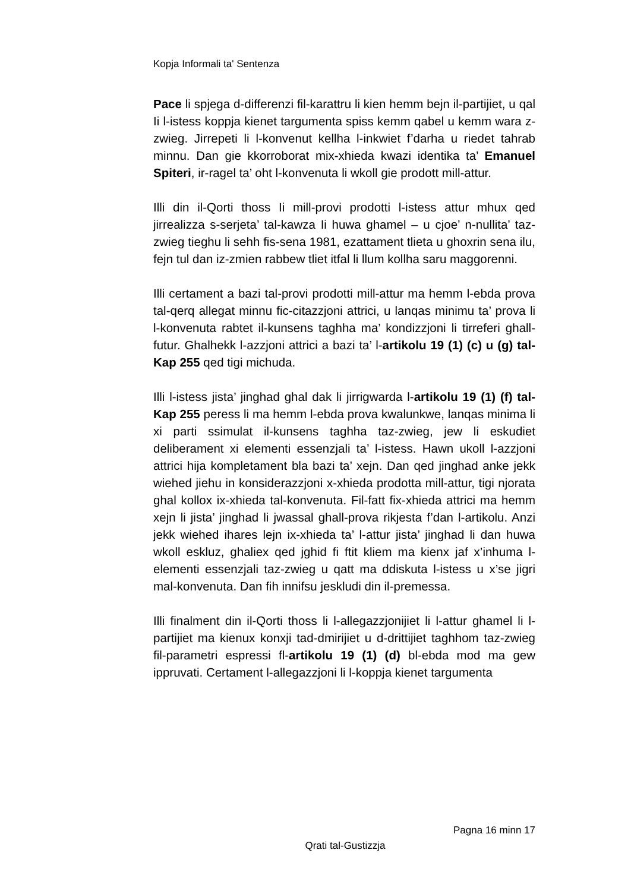Kopja Informali ta' Sentenza
Pace li spjega d-differenzi fil-karattru li kien hemm bejn il-partijiet, u qal Ii l-istess koppja kienet targumenta spiss kemm qabel u kemm wara z-zwieg. Jirrepeti li l-konvenut kellha l-inkwiet f’darha u riedet tahrab minnu. Dan gie kkorroborat mix-xhieda kwazi identika ta’ Emanuel Spiteri, ir-ragel ta’ oht l-konvenuta li wkoll gie prodott mill-attur.
Illi din il-Qorti thoss Ii mill-provi prodotti l-istess attur mhux qed jirrealizza s-serjeta’ tal-kawza Ii huwa ghamel – u cjoe’ n-nullita’ taz-zwieg tieghu li sehh fis-sena 1981, ezattament tlieta u ghoxrin sena ilu, fejn tul dan iz-zmien rabbew tliet itfal li llum kollha saru maggorenni.
Illi certament a bazi tal-provi prodotti mill-attur ma hemm l-ebda prova tal-qerq allegat minnu fic-citazzjoni attrici, u lanqas minimu ta’ prova li l-konvenuta rabtet il-kunsens taghha ma’ kondizzjoni li tirreferi ghall-futur. Ghalhekk l-azzjoni attrici a bazi ta’ l-artikolu 19 (1) (c) u (g) tal-Kap 255 qed tigi michuda.
Illi l-istess jista’ jinghad ghal dak li jirrigwarda l-artikolu 19 (1) (f) tal-Kap 255 peress li ma hemm l-ebda prova kwalunkwe, lanqas minima li xi parti ssimulat il-kunsens taghha taz-zwieg, jew li eskudiet deliberament xi elementi essenzjali ta’ l-istess. Hawn ukoll l-azzjoni attrici hija kompletament bla bazi ta’ xejn. Dan qed jinghad anke jekk wiehed jiehu in konsiderazzjoni x-xhieda prodotta mill-attur, tigi njorata ghal kollox ix-xhieda tal-konvenuta. Fil-fatt fix-xhieda attrici ma hemm xejn li jista’ jinghad li jwassal ghall-prova rikjesta f’dan l-artikolu. Anzi jekk wiehed ihares lejn ix-xhieda ta’ l-attur jista’ jinghad li dan huwa wkoll eskluz, ghaliex qed jghid fi ftit kliem ma kienx jaf x’inhuma l-elementi essenzjali taz-zwieg u qatt ma ddiskuta l-istess u x’se jigri mal-konvenuta. Dan fih innifsu jeskludi din il-premessa.
Illi finalment din il-Qorti thoss li l-allegazzjonijiet li l-attur ghamel li l-partijiet ma kienux konxji tad-dmirijiet u d-drittijiet taghhom taz-zwieg fil-parametri espressi fl-artikolu 19 (1) (d) bl-ebda mod ma gew ippruvati. Certament l-allegazzjoni li l-koppja kienet targumenta
Pagna 16 minn 17
Qrati tal-Gustizzja